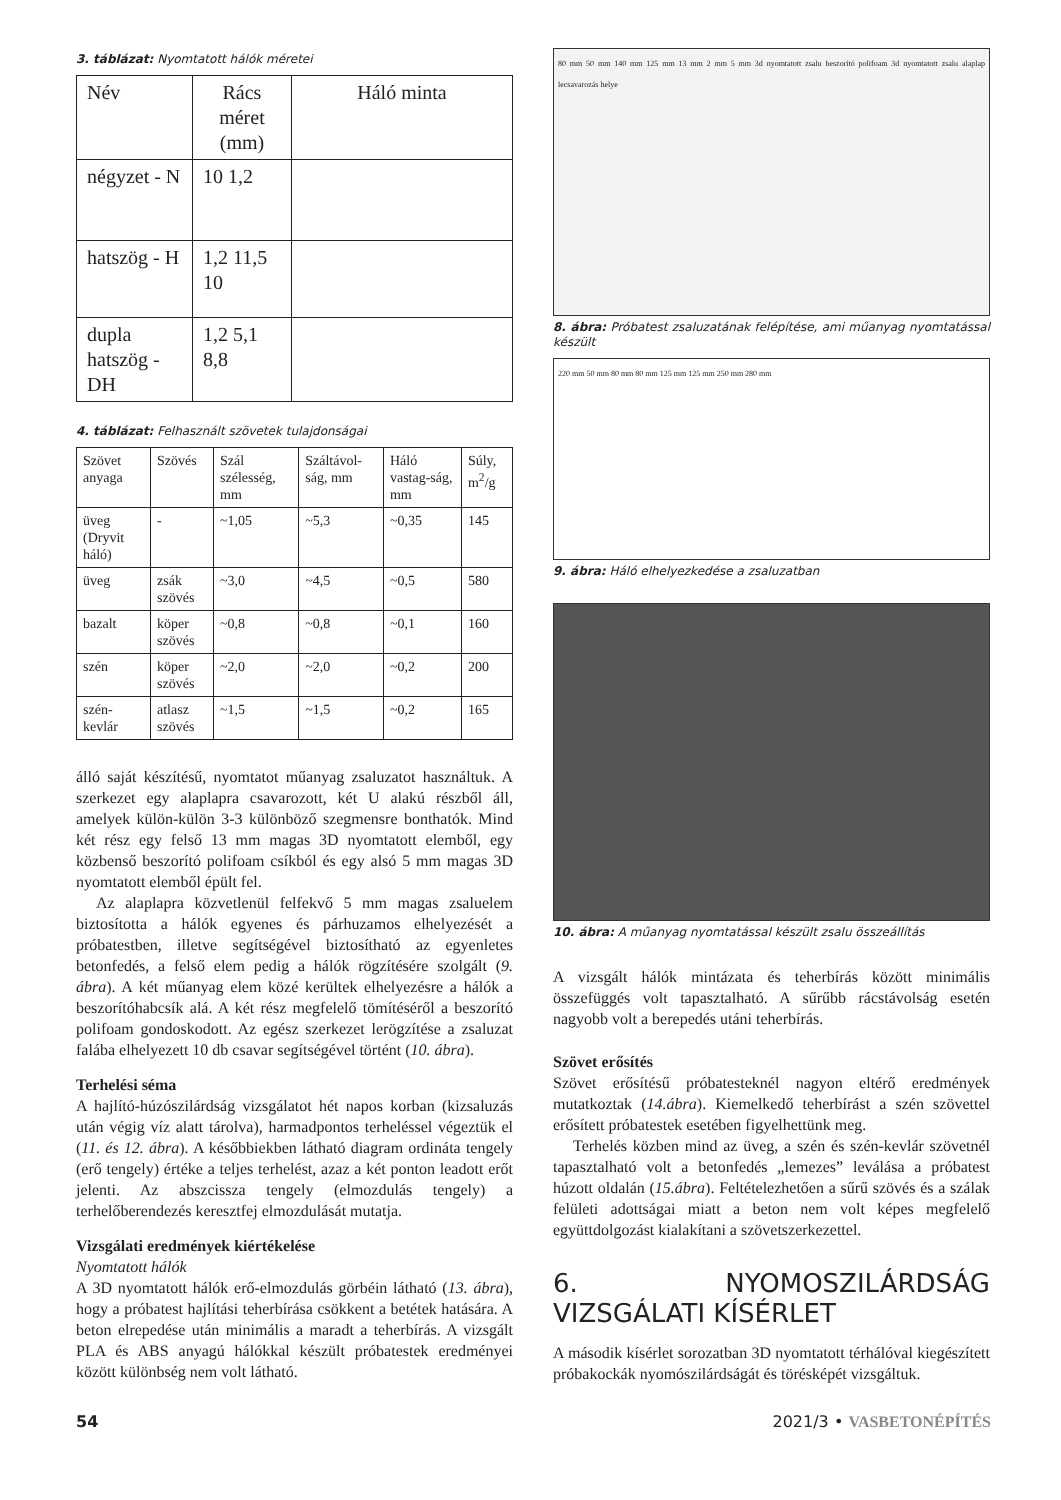3. táblázat: Nyomtatott hálók méretei
| Név | Rács méret (mm) | Háló minta |
| --- | --- | --- |
| négyzet - N | 10 1,2 | |
| hatszög - H | 1,2 11,5 10 | |
| dupla hatszög - DH | 1,2 5,1 8,8 | |
4. táblázat: Felhasznált szövetek tulajdonságai
| Szövet anyaga | Szövés | Szál szélesség, mm | Száltávol-ság, mm | Háló vastag-ság, mm | Súly, m<sup>2</sup>/g |
| --- | --- | --- | --- | --- | --- |
| üveg (Dryvit háló) | - | ~1,05 | ~5,3 | ~0,35 | 145 |
| üveg | zsák szövés | ~3,0 | ~4,5 | ~0,5 | 580 |
| bazalt | köper szövés | ~0,8 | ~0,8 | ~0,1 | 160 |
| szén | köper szövés | ~2,0 | ~2,0 | ~0,2 | 200 |
| szén-kevlár | atlasz szövés | ~1,5 | ~1,5 | ~0,2 | 165 |
álló saját készítésű, nyomtatot műanyag zsaluzatot használtuk. A szerkezet egy alaplapra csavarozott, két U alakú részből áll, amelyek külön-külön 3-3 különböző szegmensre bonthatók. Mind két rész egy felső 13 mm magas 3D nyomtatott elemből, egy közbenső beszorító polifoam csíkból és egy alsó 5 mm magas 3D nyomtatott elemből épült fel.
Az alaplapra közvetlenül felfekvő 5 mm magas zsaluelem biztosította a hálók egyenes és párhuzamos elhelyezését a próbatestben, illetve segítségével biztosítható az egyenletes betonfedés, a felső elem pedig a hálók rögzítésére szolgált (9. ábra). A két műanyag elem közé kerültek elhelyezésre a hálók a beszorítóhabcsík alá. A két rész megfelelő tömítéséről a beszorító polifoam gondoskodott. Az egész szerkezet lerögzítése a zsaluzat falába elhelyezett 10 db csavar segítségével történt (10. ábra).
Terhelési séma
A hajlító-húzószilárdság vizsgálatot hét napos korban (kizsaluzás után végig víz alatt tárolva), harmadpontos terheléssel végeztük el (11. és 12. ábra). A későbbiekben látható diagram ordináta tengely (erő tengely) értéke a teljes terhelést, azaz a két ponton leadott erőt jelenti. Az abszcissza tengely (elmozdulás tengely) a terhelőberendezés keresztfej elmozdulását mutatja.
Vizsgálati eredmények kiértékelése
Nyomtatott hálók
A 3D nyomtatott hálók erő-elmozdulás görbéin látható (13. ábra), hogy a próbatest hajlítási teherbírása csökkent a betétek hatására. A beton elrepedése után minimális a maradt a teherbírás. A vizsgált PLA és ABS anyagú hálókkal készült próbatestek eredményei között különbség nem volt látható.
80 mm 50 mm 140 mm 125 mm 13 mm 2 mm 5 mm 3d nyomtatott zsalu beszorító polifoam 3d nyomtatott zsalu alaplap lecsavarozás helye
8. ábra: Próbatest zsaluzatának felépítése, ami műanyag nyomtatással készült
220 mm 50 mm 80 mm 80 mm 125 mm 125 mm 250 mm 280 mm
9. ábra: Háló elhelyezkedése a zsaluzatban
10. ábra: A műanyag nyomtatással készült zsalu összeállítás
A vizsgált hálók mintázata és teherbírás között minimális összefüggés volt tapasztalható. A sűrűbb rácstávolság esetén nagyobb volt a berepedés utáni teherbírás.
Szövet erősítés
Szövet erősítésű próbatesteknél nagyon eltérő eredmények mutatkoztak (14.ábra). Kiemelkedő teherbírást a szén szövettel erősített próbatestek esetében figyelhettünk meg.
Terhelés közben mind az üveg, a szén és szén-kevlár szövetnél tapasztalható volt a betonfedés „lemezes” leválása a próbatest húzott oldalán (15.ábra). Feltételezhetően a sűrű szövés és a szálak felületi adottságai miatt a beton nem volt képes megfelelő együttdolgozást kialakítani a szövetszerkezettel.
6. NYOMOSZILÁRDSÁG VIZSGÁLATI KÍSÉRLET
A második kísérlet sorozatban 3D nyomtatott térhálóval kiegészített próbakockák nyomószilárdságát és törésképét vizsgáltuk.
54 2021/3 • VASBETONÉPÍTÉS